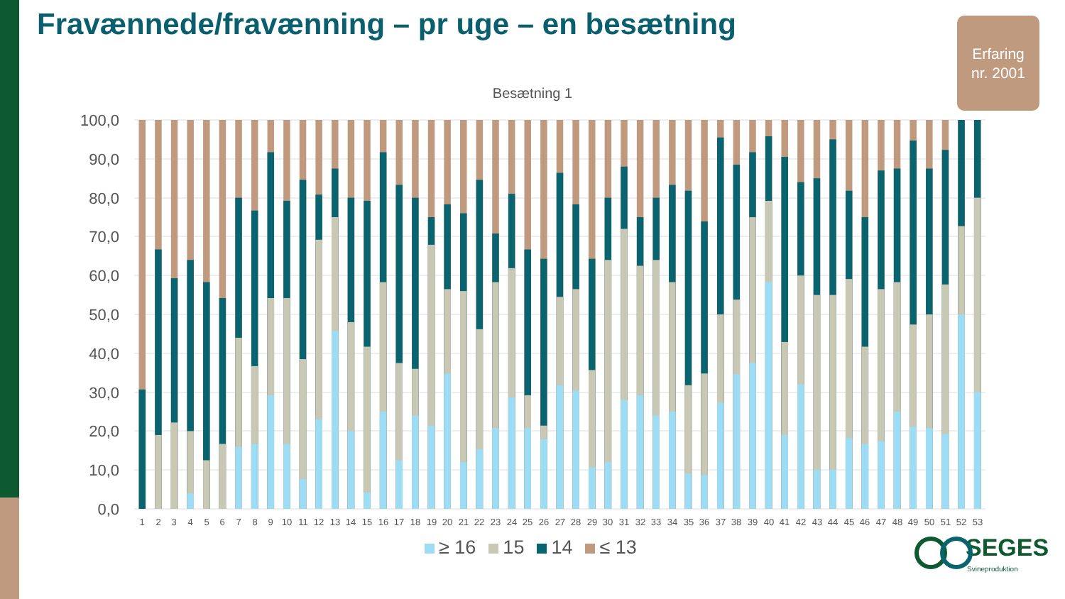Fravænnede/fravænning – pr uge – en besætning
Erfaring
nr. 2001
Besætning 1
100,0
90,0
80,0
70,0
60,0
50,0
40,0
30,0
20,0
10,0
0,0
1
2
3
4
5
6
7
8
9
10
11
12
13
14
15
16
17
18
19
20
21
22
23
24
25
26
27
28
29
30
31
32
33
34
35
36
37
38
39
40
41
42
43
44
45
46
47
48
49
50
51
52
53
≥ 16 15 14 ≤ 13 SEGES
Svineproduktion